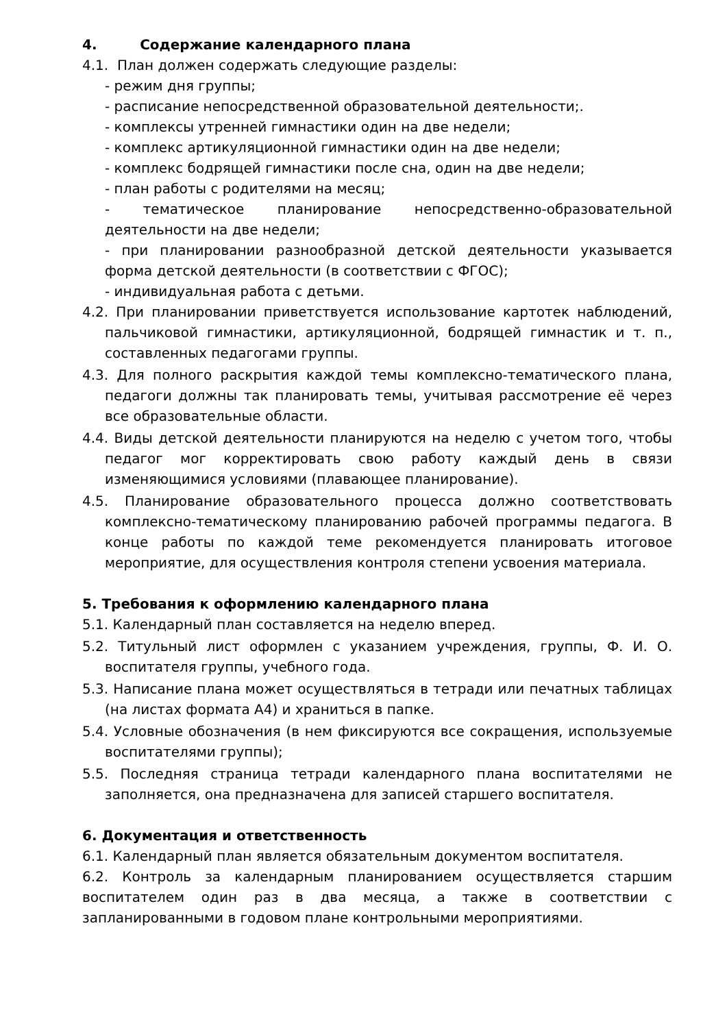4. Содержание календарного плана
4.1. План должен содержать следующие разделы:
- режим дня группы;
- расписание непосредственной образовательной деятельности;.
- комплексы утренней гимнастики один на две недели;
- комплекс артикуляционной гимнастики один на две недели;
- комплекс бодрящей гимнастики после сна, один на две недели;
- план работы с родителями на месяц;
- тематическое планирование непосредственно-образовательной деятельности на две недели;
- при планировании разнообразной детской деятельности указывается форма детской деятельности (в соответствии с ФГОС);
- индивидуальная работа с детьми.
4.2. При планировании приветствуется использование картотек наблюдений, пальчиковой гимнастики, артикуляционной, бодрящей гимнастик и т. п., составленных педагогами группы.
4.3. Для полного раскрытия каждой темы комплексно-тематического плана, педагоги должны так планировать темы, учитывая рассмотрение её через все образовательные области.
4.4. Виды детской деятельности планируются на неделю с учетом того, чтобы педагог мог корректировать свою работу каждый день в связи изменяющимися условиями (плавающее планирование).
4.5. Планирование образовательного процесса должно соответствовать комплексно-тематическому планированию рабочей программы педагога. В конце работы по каждой теме рекомендуется планировать итоговое мероприятие, для осуществления контроля степени усвоения материала.
5. Требования к оформлению календарного плана
5.1. Календарный план составляется на неделю вперед.
5.2. Титульный лист оформлен с указанием учреждения, группы, Ф. И. О. воспитателя группы, учебного года.
5.3. Написание плана может осуществляться в тетради или печатных таблицах (на листах формата А4) и храниться в папке.
5.4. Условные обозначения (в нем фиксируются все сокращения, используемые воспитателями группы);
5.5. Последняя страница тетради календарного плана воспитателями не заполняется, она предназначена для записей старшего воспитателя.
6. Документация и ответственность
6.1. Календарный план является обязательным документом воспитателя.
6.2. Контроль за календарным планированием осуществляется старшим воспитателем один раз в два месяца, а также в соответствии с запланированными в годовом плане контрольными мероприятиями.